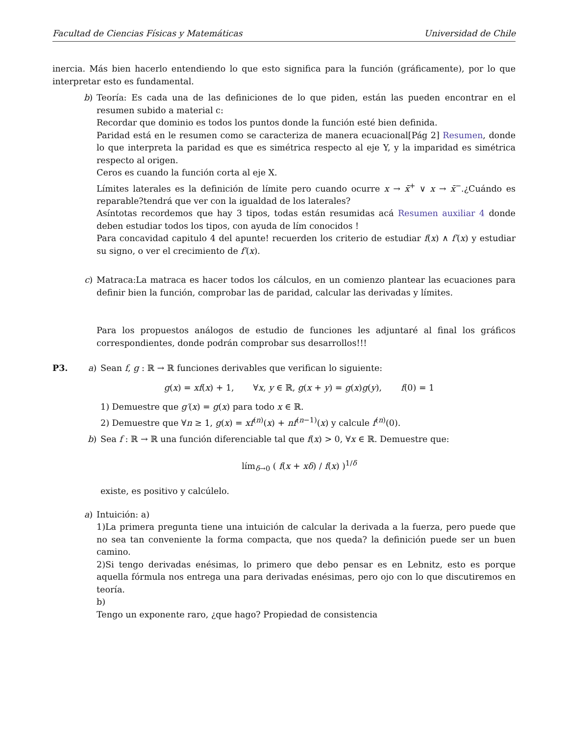Facultad de Ciencias Físicas y Matemáticas Universidad de Chile
inercia. Más bien hacerlo entendiendo lo que esto significa para la función (gráficamente), por lo que interpretar esto es fundamental.
b) Teoría: Es cada una de las definiciones de lo que piden, están las pueden encontrar en el resumen subido a material c:
Recordar que dominio es todos los puntos donde la función esté bien definida.
Paridad está en le resumen como se caracteriza de manera ecuacional[Pág 2] Resumen, donde lo que interpreta la paridad es que es simétrica respecto al eje Y, y la imparidad es simétrica respecto al origen.
Ceros es cuando la función corta al eje X.
Límites laterales es la definición de límite pero cuando ocurre x → x̄<sup>+</sup> ∨ x → x̄<sup>−</sup>.¿Cuándo es reparable?tendrá que ver con la igualdad de los laterales?
Asíntotas recordemos que hay 3 tipos, todas están resumidas acá Resumen auxiliar 4 donde deben estudiar todos los tipos, con ayuda de lím conocidos !
Para concavidad capitulo 4 del apunte! recuerden los criterio de estudiar f(x) ∧ f′(x) y estudiar su signo, o ver el crecimiento de f′(x).
c) Matraca:La matraca es hacer todos los cálculos, en un comienzo plantear las ecuaciones para definir bien la función, comprobar las de paridad, calcular las derivadas y límites.
Para los propuestos análogos de estudio de funciones les adjuntaré al final los gráficos correspondientes, donde podrán comprobar sus desarrollos!!!
P3. a) Sean f, g : ℝ → ℝ funciones derivables que verifican lo siguiente:
g(x) = xf(x) + 1, ∀x, y ∈ ℝ, g(x + y) = g(x)g(y), f(0) = 1
1) Demuestre que g′(x) = g(x) para todo x ∈ ℝ.
2) Demuestre que ∀n ≥ 1, g(x) = xf<sup>(n)</sup>(x) + nf<sup>(n−1)</sup>(x) y calcule f<sup>(n)</sup>(0).
b) Sea f : ℝ → ℝ una función diferenciable tal que f(x) > 0, ∀x ∈ ℝ. Demuestre que:
lím<sub>δ→0</sub> ( f(x + xδ) / f(x) )<sup>1/δ</sup>
existe, es positivo y calcúlelo.
a) Intuición: a)
1)La primera pregunta tiene una intuición de calcular la derivada a la fuerza, pero puede que no sea tan conveniente la forma compacta, que nos queda? la definición puede ser un buen camino.
2)Si tengo derivadas enésimas, lo primero que debo pensar es en Lebnitz, esto es porque aquella fórmula nos entrega una para derivadas enésimas, pero ojo con lo que discutiremos en teoría.
b)
Tengo un exponente raro, ¿que hago? Propiedad de consistencia